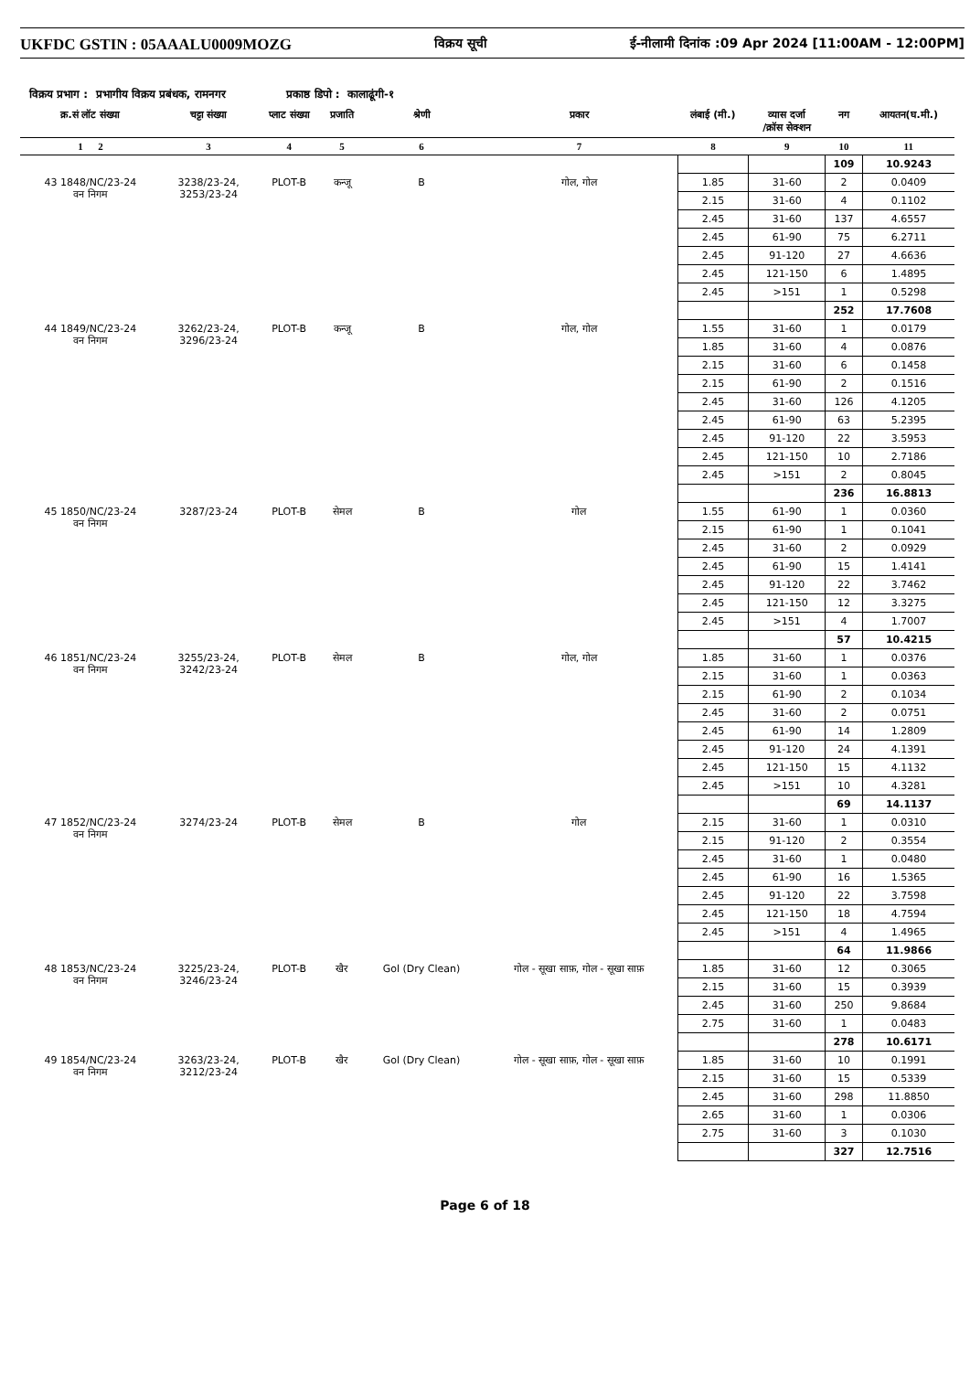UKFDC GSTIN : 05AAALU0009MOZG
विक्रय सूची ई-नीलामी दिनांक :09 Apr 2024 [11:00AM - 12:00PM]
विक्रय प्रभाग : प्रभागीय विक्रय प्रबंधक, रामनगर प्रकाष्ठ डिपो : कालाढूंगी-१
| क्र.सं लॉट संख्या | चट्टा संख्या | प्लाट संख्या | प्रजाति | श्रेणी | प्रकार | लंबाई (मी.) | व्यास दर्जा /क्रॉस सेक्शन | नग | आयतन(घ.मी.) |
| --- | --- | --- | --- | --- | --- | --- | --- | --- | --- |
| 1 2 | 3 | 4 | 5 | 6 | 7 | 8 | 9 | 10 | 11 |
| | | | | | | | | 109 | 10.9243 |
| 43 1848/NC/23-24 वन निगम | 3238/23-24, 3253/23-24 | PLOT-B | कन्जू | B | गोल, गोल | 1.85 | 31-60 | 2 | 0.0409 |
| | | | | | | 2.15 | 31-60 | 4 | 0.1102 |
| | | | | | | 2.45 | 31-60 | 137 | 4.6557 |
| | | | | | | 2.45 | 61-90 | 75 | 6.2711 |
| | | | | | | 2.45 | 91-120 | 27 | 4.6636 |
| | | | | | | 2.45 | 121-150 | 6 | 1.4895 |
| | | | | | | 2.45 | >151 | 1 | 0.5298 |
| | | | | | | | | 252 | 17.7608 |
| 44 1849/NC/23-24 वन निगम | 3262/23-24, 3296/23-24 | PLOT-B | कन्जू | B | गोल, गोल | 1.55 | 31-60 | 1 | 0.0179 |
| | | | | | | 1.85 | 31-60 | 4 | 0.0876 |
| | | | | | | 2.15 | 31-60 | 6 | 0.1458 |
| | | | | | | 2.15 | 61-90 | 2 | 0.1516 |
| | | | | | | 2.45 | 31-60 | 126 | 4.1205 |
| | | | | | | 2.45 | 61-90 | 63 | 5.2395 |
| | | | | | | 2.45 | 91-120 | 22 | 3.5953 |
| | | | | | | 2.45 | 121-150 | 10 | 2.7186 |
| | | | | | | 2.45 | >151 | 2 | 0.8045 |
| | | | | | | | | 236 | 16.8813 |
| 45 1850/NC/23-24 वन निगम | 3287/23-24 | PLOT-B | सेमल | B | गोल | 1.55 | 61-90 | 1 | 0.0360 |
| | | | | | | 2.15 | 61-90 | 1 | 0.1041 |
| | | | | | | 2.45 | 31-60 | 2 | 0.0929 |
| | | | | | | 2.45 | 61-90 | 15 | 1.4141 |
| | | | | | | 2.45 | 91-120 | 22 | 3.7462 |
| | | | | | | 2.45 | 121-150 | 12 | 3.3275 |
| | | | | | | 2.45 | >151 | 4 | 1.7007 |
| | | | | | | | | 57 | 10.4215 |
| 46 1851/NC/23-24 वन निगम | 3255/23-24, 3242/23-24 | PLOT-B | सेमल | B | गोल, गोल | 1.85 | 31-60 | 1 | 0.0376 |
| | | | | | | 2.15 | 31-60 | 1 | 0.0363 |
| | | | | | | 2.15 | 61-90 | 2 | 0.1034 |
| | | | | | | 2.45 | 31-60 | 2 | 0.0751 |
| | | | | | | 2.45 | 61-90 | 14 | 1.2809 |
| | | | | | | 2.45 | 91-120 | 24 | 4.1391 |
| | | | | | | 2.45 | 121-150 | 15 | 4.1132 |
| | | | | | | 2.45 | >151 | 10 | 4.3281 |
| | | | | | | | | 69 | 14.1137 |
| 47 1852/NC/23-24 वन निगम | 3274/23-24 | PLOT-B | सेमल | B | गोल | 2.15 | 31-60 | 1 | 0.0310 |
| | | | | | | 2.15 | 91-120 | 2 | 0.3554 |
| | | | | | | 2.45 | 31-60 | 1 | 0.0480 |
| | | | | | | 2.45 | 61-90 | 16 | 1.5365 |
| | | | | | | 2.45 | 91-120 | 22 | 3.7598 |
| | | | | | | 2.45 | 121-150 | 18 | 4.7594 |
| | | | | | | 2.45 | >151 | 4 | 1.4965 |
| | | | | | | | | 64 | 11.9866 |
| 48 1853/NC/23-24 वन निगम | 3225/23-24, 3246/23-24 | PLOT-B | खैर | Gol (Dry Clean) | गोल - सूखा साफ़, गोल - सूखा साफ़ | 1.85 | 31-60 | 12 | 0.3065 |
| | | | | | | 2.15 | 31-60 | 15 | 0.3939 |
| | | | | | | 2.45 | 31-60 | 250 | 9.8684 |
| | | | | | | 2.75 | 31-60 | 1 | 0.0483 |
| | | | | | | | | 278 | 10.6171 |
| 49 1854/NC/23-24 वन निगम | 3263/23-24, 3212/23-24 | PLOT-B | खैर | Gol (Dry Clean) | गोल - सूखा साफ़, गोल - सूखा साफ़ | 1.85 | 31-60 | 10 | 0.1991 |
| | | | | | | 2.15 | 31-60 | 15 | 0.5339 |
| | | | | | | 2.45 | 31-60 | 298 | 11.8850 |
| | | | | | | 2.65 | 31-60 | 1 | 0.0306 |
| | | | | | | 2.75 | 31-60 | 3 | 0.1030 |
| | | | | | | | | 327 | 12.7516 |
Page 6 of 18